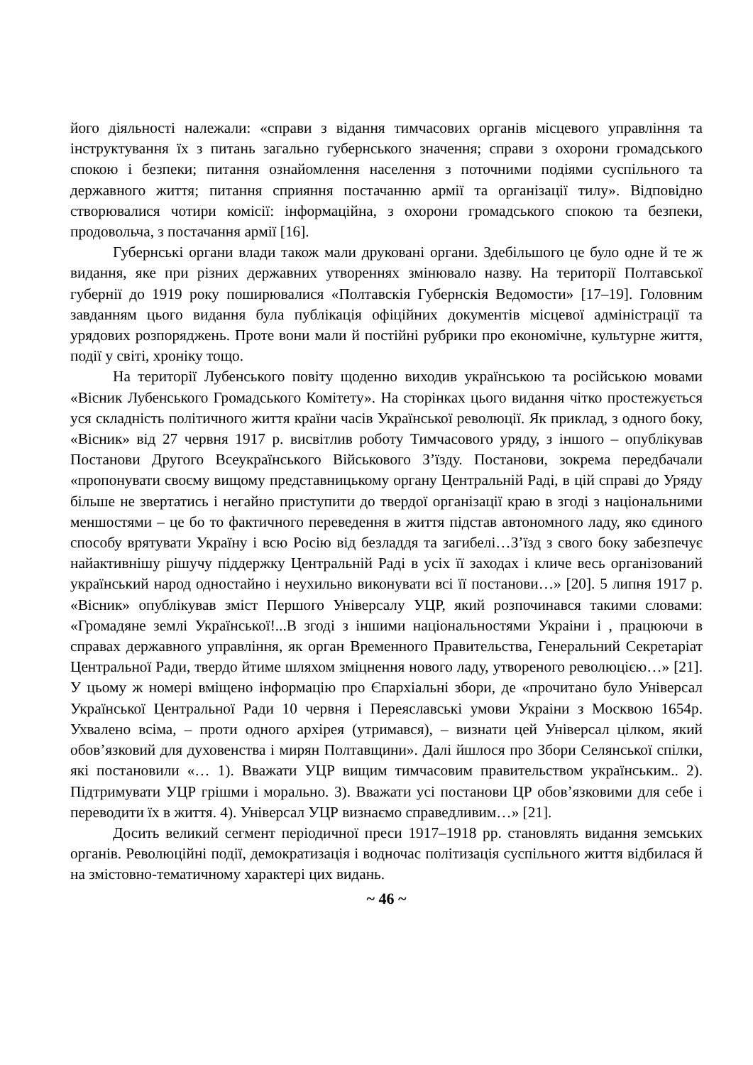його діяльності належали: «справи з відання тимчасових органів місцевого управління та інструктування їх з питань загально губернського значення; справи з охорони громадського спокою і безпеки; питання ознайомлення населення з поточними подіями суспільного та державного життя; питання сприяння постачанню армії та організації тилу». Відповідно створювалися чотири комісії: інформаційна, з охорони громадського спокою та безпеки, продовольча, з постачання армії [16].
Губернські органи влади також мали друковані органи. Здебільшого це було одне й те ж видання, яке при різних державних утвореннях змінювало назву. На території Полтавської губернії до 1919 року поширювалися «Полтавскія Губернскія Ведомости» [17–19]. Головним завданням цього видання була публікація офіційних документів місцевої адміністрації та урядових розпоряджень. Проте вони мали й постійні рубрики про економічне, культурне життя, події у світі, хроніку тощо.
На території Лубенського повіту щоденно виходив українською та російською мовами «Вісник Лубенського Громадського Комітету». На сторінках цього видання чітко простежується уся складність політичного життя країни часів Української революції. Як приклад, з одного боку, «Вісник» від 27 червня 1917 р. висвітлив роботу Тимчасового уряду, з іншого – опублікував Постанови Другого Всеукраїнського Військового З’їзду. Постанови, зокрема передбачали «пропонувати своєму вищому представницькому органу Центральній Раді, в цій справі до Уряду більше не звертатись і негайно приступити до твердої організації краю в згоді з національними меншостями – це бо то фактичного переведення в життя підстав автономного ладу, яко єдиного способу врятувати Україну і всю Росію від безладдя та загибелі…З’їзд з свого боку забезпечує найактивнішу рішучу піддержку Центральній Раді в усіх її заходах і кличе весь організований український народ одностайно і неухильно виконувати всі її постанови…» [20]. 5 липня 1917 р. «Вісник» опублікував зміст Першого Універсалу УЦР, який розпочинався такими словами: «Громадяне землі Української!...В згоді з іншими національностями Украіни і , працюючи в справах державного управління, як орган Временного Правительства, Генеральний Секретаріат Центральної Ради, твердо йтиме шляхом зміцнення нового ладу, утвореного революцією…» [21]. У цьому ж номері вміщено інформацію про Єпархіальні збори, де «прочитано було Універсал Української Центральної Ради 10 червня і Переяславські умови Украіни з Москвою 1654р. Ухвалено всіма, – проти одного архірея (утримався), – визнати цей Універсал цілком, який обов’язковий для духовенства і мирян Полтавщини». Далі йшлося про Збори Селянської спілки, які постановили «… 1). Вважати УЦР вищим тимчасовим правительством українським.. 2). Підтримувати УЦР грішми і морально. 3). Вважати усі постанови ЦР обов’язковими для себе і переводити їх в життя. 4). Універсал УЦР визнаємо справедливим…» [21].
Досить великий сегмент періодичної преси 1917–1918 рр. становлять видання земських органів. Революційні події, демократизація і водночас політизація суспільного життя відбилася й на змістовно-тематичному характері цих видань.
~ 46 ~